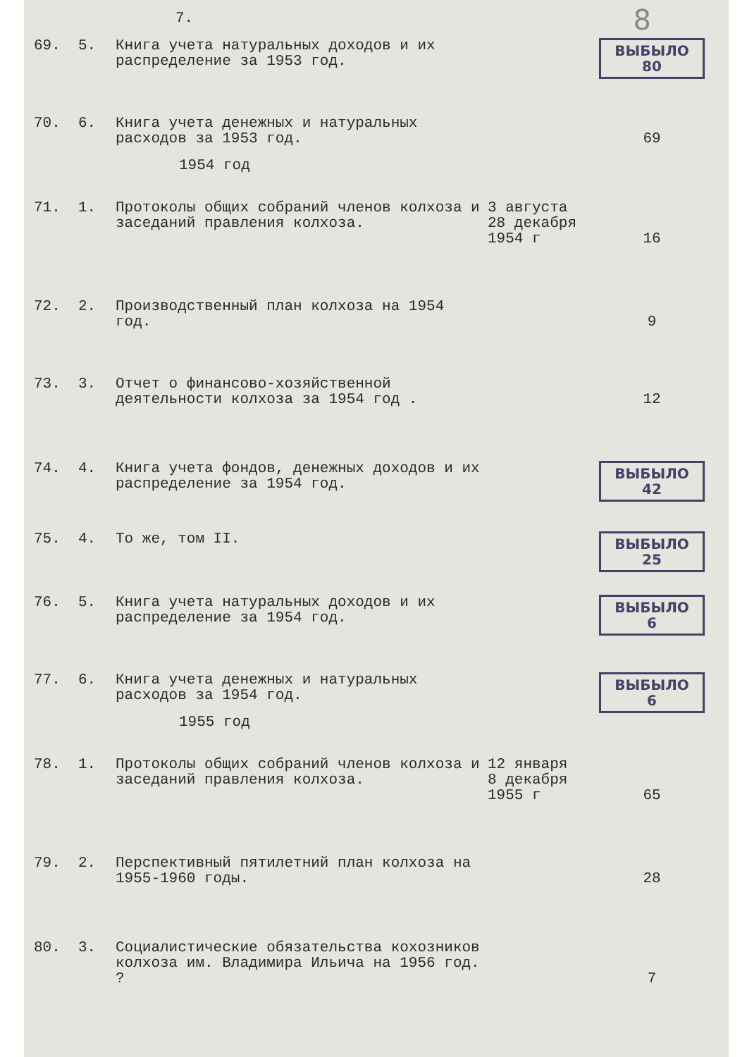7. 8
| 69. | 5. | Книга учета натуральных доходов и их распределение за 1953 год. | | ВЫБЫЛО 80 |
| 70. | 6. | Книга учета денежных и натуральных расходов за 1953 год. | | 69 |
| 1954 год | | | | |
| 71. | 1. | Протоколы общих собраний членов колхоза и заседаний правления колхоза. | 3 августа 28 декабря 1954 г | 16 |
| 72. | 2. | Производственный план колхоза на 1954 год. | | 9 |
| 73. | 3. | Отчет о финансово-хозяйственной деятельности колхоза за 1954 год . | | 12 |
| 74. | 4. | Книга учета фондов, денежных доходов и их распределение за 1954 год. | | ВЫБЫЛО 42 |
| 75. | 4. | То же, том II. | | ВЫБЫЛО 25 |
| 76. | 5. | Книга учета натуральных доходов и их распределение за 1954 год. | | ВЫБЫЛО 6 |
| 77. | 6. | Книга учета денежных и натуральных расходов за 1954 год. | | ВЫБЫЛО 6 |
| 1955 год | | | | |
| 78. | 1. | Протоколы общих собраний членов колхоза и заседаний правления колхоза. | 12 января 8 декабря 1955 г | 65 |
| 79. | 2. | Перспективный пятилетний план колхоза на 1955-1960 годы. | | 28 |
| 80. | 3. | Социалистические обязательства кохозников колхоза им. Владимира Ильича на 1956 год. ? | | 7 |